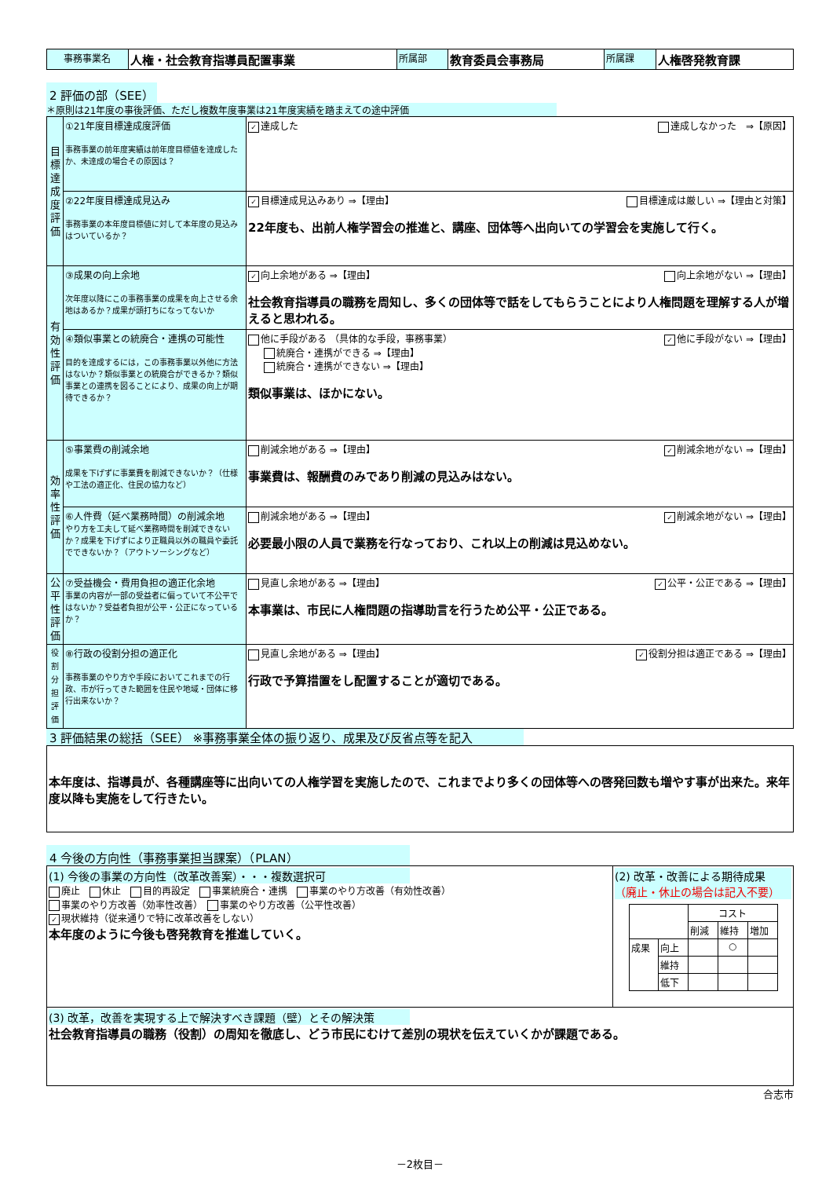| 事務事業名 | 人権・社会教育指導員配置事業 | 所属部 | 教育委員会事務局 | 所属課 | 人権啓発教育課 |
2 評価の部（SEE）
＊原則は21年度の事後評価、ただし複数年度事業は21年度実績を踏まえての途中評価
| 目標達成度評価 | ①21年度目標達成度評価 事務事業の前年度実績は前年度目標値を達成したか、未達成の場合その原因は？ | ✓ 達成した 達成しなかった ⇒【原因】 |
| | ②22年度目標達成見込み 事務事業の本年度目標値に対して本年度の見込みはついているか？ | ✓ 目標達成見込みあり ⇒【理由】 目標達成は厳しい ⇒【理由と対策】 22年度も、出前人権学習会の推進と、講座、団体等へ出向いての学習会を実施して行く。 |
| 有効性評価 | ③成果の向上余地 次年度以降にこの事務事業の成果を向上させる余地はあるか？成果が頭打ちになってないか | ✓ 向上余地がある ⇒【理由】 向上余地がない ⇒【理由】 社会教育指導員の職務を周知し、多くの団体等で話をしてもらうことにより人権問題を理解する人が増えると思われる。 |
| | ④類似事業との統廃合・連携の可能性 目的を達成するには，この事務事業以外他に方法はないか？類似事業との統廃合ができるか？類似事業との連携を図ることにより、成果の向上が期待できるか？ | 他に手段がある （具体的な手段，事務事業） ✓ 他に手段がない ⇒【理由】 統廃合・連携ができる ⇒【理由】 統廃合・連携ができない ⇒【理由】 類似事業は、ほかにない。 |
| 効率性評価 | ⑤事業費の削減余地 成果を下げずに事業費を削減できないか？（仕様や工法の適正化、住民の協力など） | 削減余地がある ⇒【理由】 ✓ 削減余地がない ⇒【理由】 事業費は、報酬費のみであり削減の見込みはない。 |
| | ⑥人件費（延べ業務時間）の削減余地 やり方を工夫して延べ業務時間を削減できないか？成果を下げずにより正職員以外の職員や委託でできないか？（アウトソーシングなど） | 削減余地がある ⇒【理由】 ✓ 削減余地がない ⇒【理由】 必要最小限の人員で業務を行なっており、これ以上の削減は見込めない。 |
| 公平性評価 | ⑦受益機会・費用負担の適正化余地 事業の内容が一部の受益者に偏っていて不公平ではないか？受益者負担が公平・公正になっているか？ | 見直し余地がある ⇒【理由】 ✓ 公平・公正である ⇒【理由】 本事業は、市民に人権問題の指導助言を行うため公平・公正である。 |
| 役割分担評価 | ⑧行政の役割分担の適正化 事務事業のやり方や手段においてこれまでの行政、市が行ってきた範囲を住民や地域・団体に移行出来ないか？ | 見直し余地がある ⇒【理由】 ✓ 役割分担は適正である ⇒【理由】 行政で予算措置をし配置することが適切である。 |
3 評価結果の総括（SEE） ※事務事業全体の振り返り、成果及び反省点等を記入
| 本年度は、指導員が、各種講座等に出向いての人権学習を実施したので、これまでより多くの団体等への啓発回数も増やす事が出来た。来年度以降も実施をして行きたい。 |
4 今後の方向性（事務事業担当課案）（PLAN）
| (1) 今後の事業の方向性（改革改善案）・・・複数選択可 廃止 休止 目的再設定 事業統廃合・連携 事業のやり方改善（有効性改善） 事業のやり方改善（効率性改善） 事業のやり方改善（公平性改善） ✓ 現状維持（従来通りで特に改革改善をしない） 本年度のように今後も啓発教育を推進していく。 | (2) 改革・改善による期待成果 （廃止・休止の場合は記入不要） / / / コスト / / / / / / 削減 / 維持 / 増加 / / 成果 / 向上 / / ○ / / / / 維持 / / / / / / 低下 / / / / |
| (3) 改革，改善を実現する上で解決すべき課題（壁）とその解決策 社会教育指導員の職務（役割）の周知を徹底し、どう市民にむけて差別の現状を伝えていくかが課題である。 | |
合志市
－2枚目－